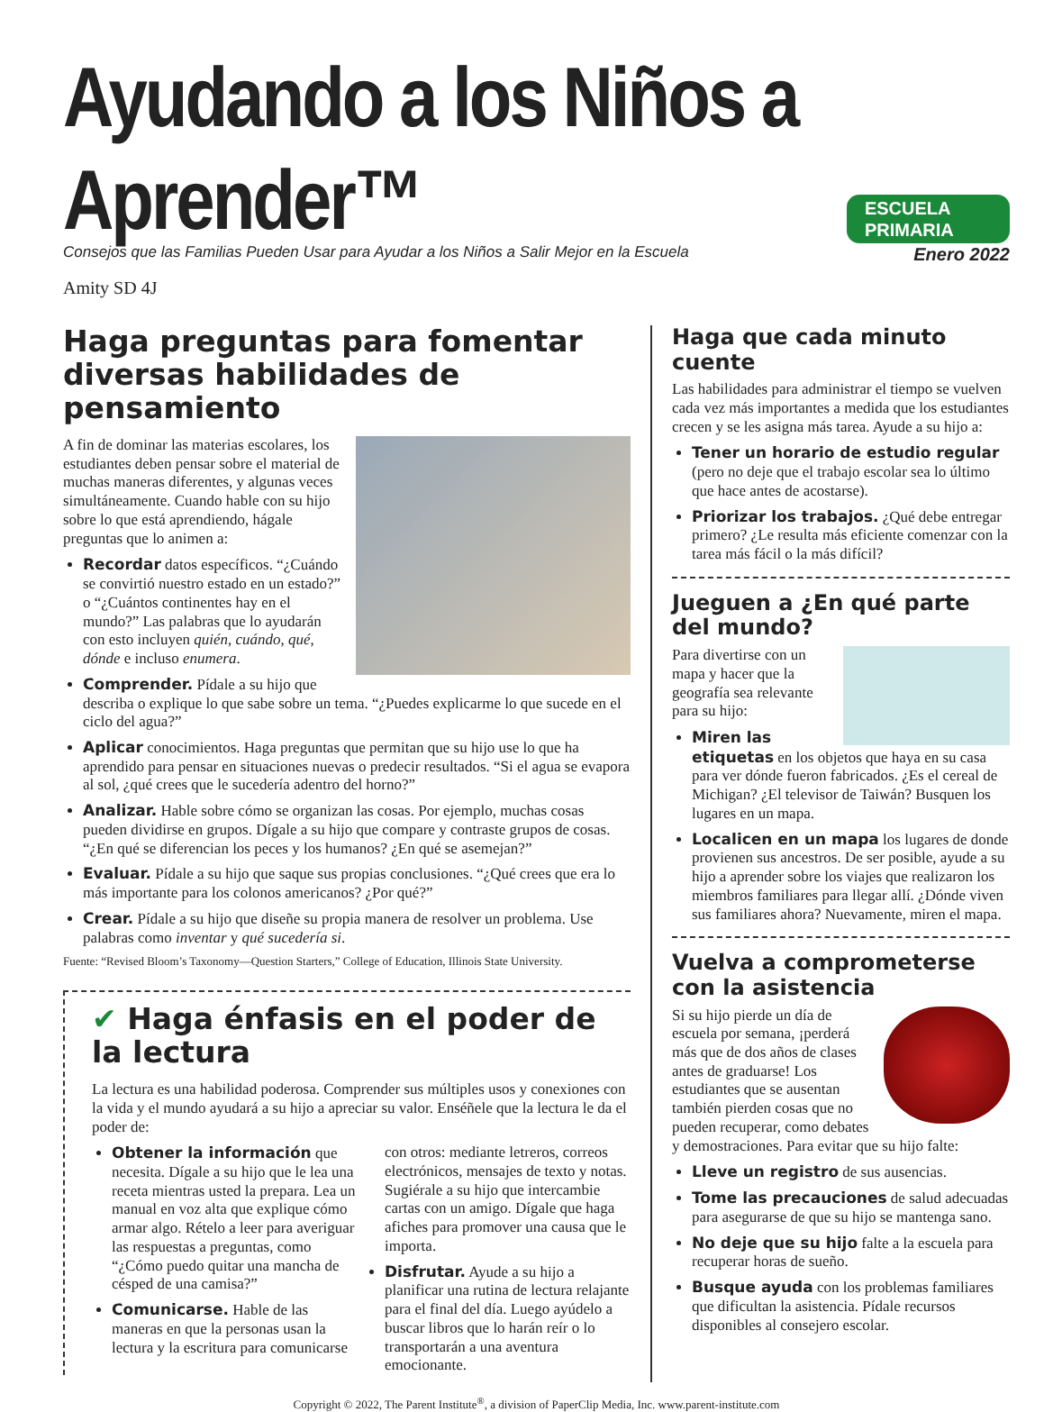Ayudando a los Niños a Aprender™
ESCUELA PRIMARIA
Consejos que las Familias Pueden Usar para Ayudar a los Niños a Salir Mejor en la Escuela Enero 2022
Amity SD 4J
Haga preguntas para fomentar diversas habilidades de pensamiento
A fin de dominar las materias escolares, los estudiantes deben pensar sobre el material de muchas maneras diferentes, y algunas veces simultáneamente. Cuando hable con su hijo sobre lo que está aprendiendo, hágale preguntas que lo animen a:
Recordar datos específicos. “¿Cuándo se convirtió nuestro estado en un estado?” o “¿Cuántos continentes hay en el mundo?” Las palabras que lo ayudarán con esto incluyen quién, cuándo, qué, dónde e incluso enumera.
Comprender. Pídale a su hijo que describa o explique lo que sabe sobre un tema. “¿Puedes explicarme lo que sucede en el ciclo del agua?”
Aplicar conocimientos. Haga preguntas que permitan que su hijo use lo que ha aprendido para pensar en situaciones nuevas o predecir resultados. “Si el agua se evapora al sol, ¿qué crees que le sucedería adentro del horno?”
Analizar. Hable sobre cómo se organizan las cosas. Por ejemplo, muchas cosas pueden dividirse en grupos. Dígale a su hijo que compare y contraste grupos de cosas. “¿En qué se diferencian los peces y los humanos? ¿En qué se asemejan?”
Evaluar. Pídale a su hijo que saque sus propias conclusiones. “¿Qué crees que era lo más importante para los colonos americanos? ¿Por qué?”
Crear. Pídale a su hijo que diseñe su propia manera de resolver un problema. Use palabras como inventar y qué sucedería si.
Fuente: “Revised Bloom’s Taxonomy—Question Starters,” College of Education, Illinois State University.
✔ Haga énfasis en el poder de la lectura
La lectura es una habilidad poderosa. Comprender sus múltiples usos y conexiones con la vida y el mundo ayudará a su hijo a apreciar su valor. Enséñele que la lectura le da el poder de:
Obtener la información que necesita. Dígale a su hijo que le lea una receta mientras usted la prepara. Lea un manual en voz alta que explique cómo armar algo. Rételo a leer para averiguar las respuestas a preguntas, como “¿Cómo puedo quitar una mancha de césped de una camisa?”
Comunicarse. Hable de las maneras en que la personas usan la lectura y la escritura para comunicarse con otros: mediante letreros, correos electrónicos, mensajes de texto y notas. Sugiérale a su hijo que intercambie cartas con un amigo. Dígale que haga afiches para promover una causa que le importa.
Disfrutar. Ayude a su hijo a planificar una rutina de lectura relajante para el final del día. Luego ayúdelo a buscar libros que lo harán reír o lo transportarán a una aventura emocionante.
Haga que cada minuto cuente
Las habilidades para administrar el tiempo se vuelven cada vez más importantes a medida que los estudiantes crecen y se les asigna más tarea. Ayude a su hijo a:
Tener un horario de estudio regular (pero no deje que el trabajo escolar sea lo último que hace antes de acostarse).
Priorizar los trabajos. ¿Qué debe entregar primero? ¿Le resulta más eficiente comenzar con la tarea más fácil o la más difícil?
Jueguen a ¿En qué parte del mundo?
Para divertirse con un mapa y hacer que la geografía sea relevante para su hijo:
Miren las etiquetas en los objetos que haya en su casa para ver dónde fueron fabricados. ¿Es el cereal de Michigan? ¿El televisor de Taiwán? Busquen los lugares en un mapa.
Localicen en un mapa los lugares de donde provienen sus ancestros. De ser posible, ayude a su hijo a aprender sobre los viajes que realizaron los miembros familiares para llegar allí. ¿Dónde viven sus familiares ahora? Nuevamente, miren el mapa.
Vuelva a comprometerse con la asistencia
Si su hijo pierde un día de escuela por semana, ¡perderá más que de dos años de clases antes de graduarse! Los estudiantes que se ausentan también pierden cosas que no pueden recuperar, como debates y demostraciones. Para evitar que su hijo falte:
Lleve un registro de sus ausencias.
Tome las precauciones de salud adecuadas para asegurarse de que su hijo se mantenga sano.
No deje que su hijo falte a la escuela para recuperar horas de sueño.
Busque ayuda con los problemas familiares que dificultan la asistencia. Pídale recursos disponibles al consejero escolar.
Copyright © 2022, The Parent Institute<sup>®</sup>, a division of PaperClip Media, Inc. www.parent-institute.com